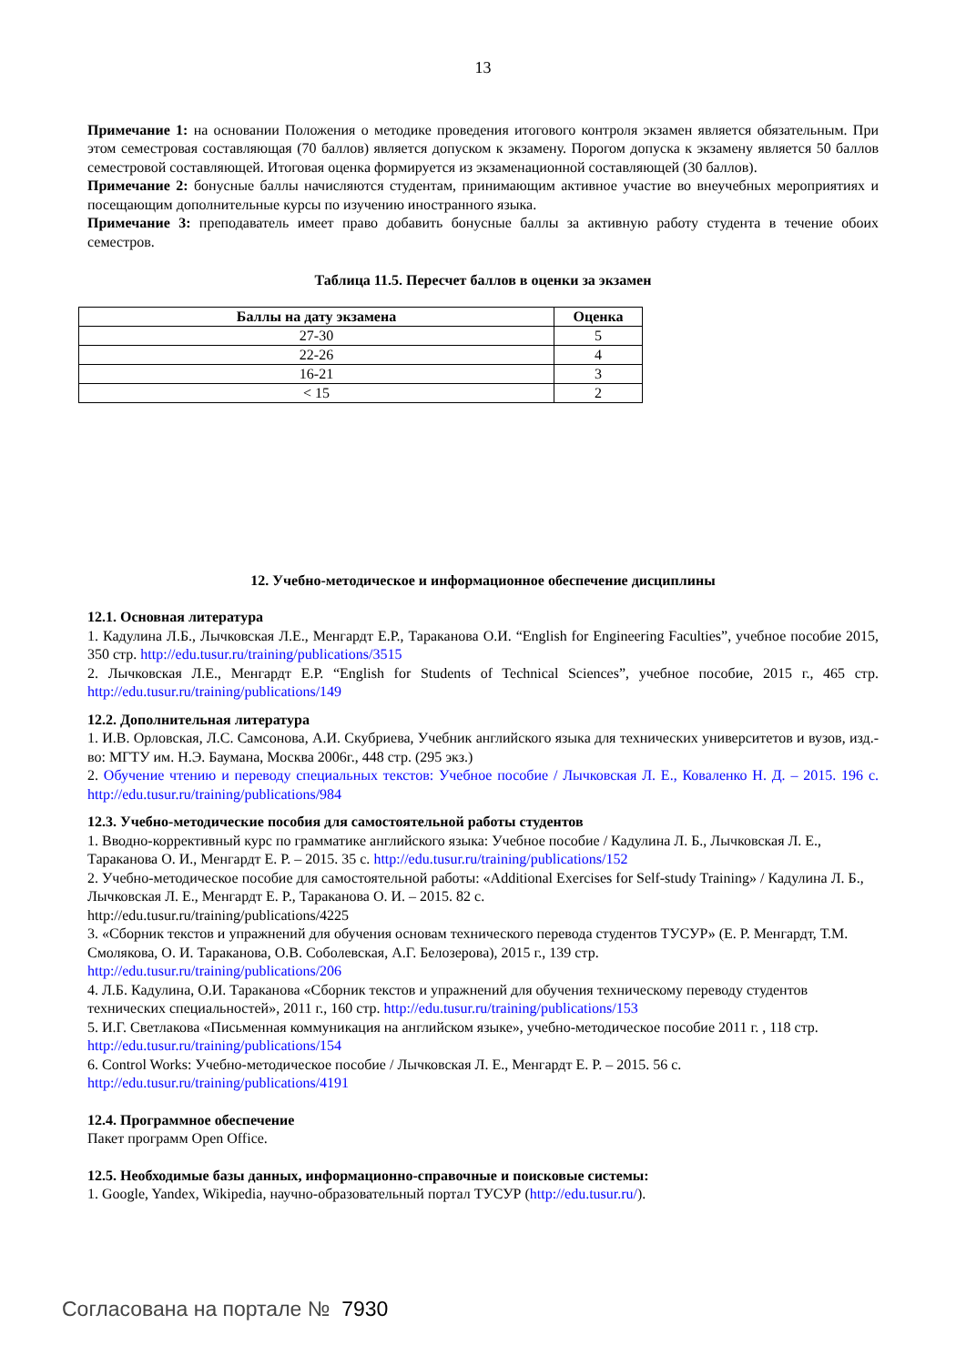13
Примечание 1: на основании Положения о методике проведения итогового контроля экзамен является обязательным. При этом семестровая составляющая (70 баллов) является допуском к экзамену. Порогом допуска к экзамену является 50 баллов семестровой составляющей. Итоговая оценка формируется из экзаменационной составляющей (30 баллов).
Примечание 2: бонусные баллы начисляются студентам, принимающим активное участие во внеучебных мероприятиях и посещающим дополнительные курсы по изучению иностранного языка.
Примечание 3: преподаватель имеет право добавить бонусные баллы за активную работу студента в течение обоих семестров.
Таблица 11.5. Пересчет баллов в оценки за экзамен
| Баллы на дату экзамена | Оценка |
| --- | --- |
| 27-30 | 5 |
| 22-26 | 4 |
| 16-21 | 3 |
| < 15 | 2 |
12. Учебно-методическое и информационное обеспечение дисциплины
12.1. Основная литература
1. Кадулина Л.Б., Лычковская Л.Е., Менгардт Е.Р., Тараканова О.И. “English for Engineering Faculties”, учебное пособие 2015, 350 стр. http://edu.tusur.ru/training/publications/3515
2. Лычковская Л.Е., Менгардт Е.Р. “English for Students of Technical Sciences”, учебное пособие, 2015 г., 465 стр. http://edu.tusur.ru/training/publications/149
12.2. Дополнительная литература
1. И.В. Орловская, Л.С. Самсонова, А.И. Скубриева, Учебник английского языка для технических университетов и вузов, изд.-во: МГТУ им. Н.Э. Баумана, Москва 2006г., 448 стр. (295 экз.)
2. Обучение чтению и переводу специальных текстов: Учебное пособие / Лычковская Л. Е., Коваленко Н. Д. – 2015. 196 с. http://edu.tusur.ru/training/publications/984
12.3. Учебно-методические пособия для самостоятельной работы студентов
1. Вводно-коррективный курс по грамматике английского языка: Учебное пособие / Кадулина Л. Б., Лычковская Л. Е., Тараканова О. И., Менгардт Е. Р. – 2015. 35 с. http://edu.tusur.ru/training/publications/152
2. Учебно-методическое пособие для самостоятельной работы: «Additional Exercises for Self-study Training» / Кадулина Л. Б., Лычковская Л. Е., Менгардт Е. Р., Тараканова О. И. – 2015. 82 с.
http://edu.tusur.ru/training/publications/4225
3. «Сборник текстов и упражнений для обучения основам технического перевода студентов ТУСУР» (Е. Р. Менгардт, Т.М. Смолякова, О. И. Тараканова, О.В. Соболевская, А.Г. Белозерова), 2015 г., 139 стр.
http://edu.tusur.ru/training/publications/206
4. Л.Б. Кадулина, О.И. Тараканова «Сборник текстов и упражнений для обучения техническому переводу студентов технических специальностей», 2011 г., 160 стр. http://edu.tusur.ru/training/publications/153
5. И.Г. Светлакова «Письменная коммуникация на английском языке», учебно-методическое пособие 2011 г. , 118 стр. http://edu.tusur.ru/training/publications/154
6. Control Works: Учебно-методическое пособие / Лычковская Л. Е., Менгардт Е. Р. – 2015. 56 с.
http://edu.tusur.ru/training/publications/4191
12.4. Программное обеспечение
Пакет программ Open Office.
12.5. Необходимые базы данных, информационно-справочные и поисковые системы:
1. Google, Yandex, Wikipedia, научно-образовательный портал ТУСУР (http://edu.tusur.ru/).
Согласована на портале № 7930